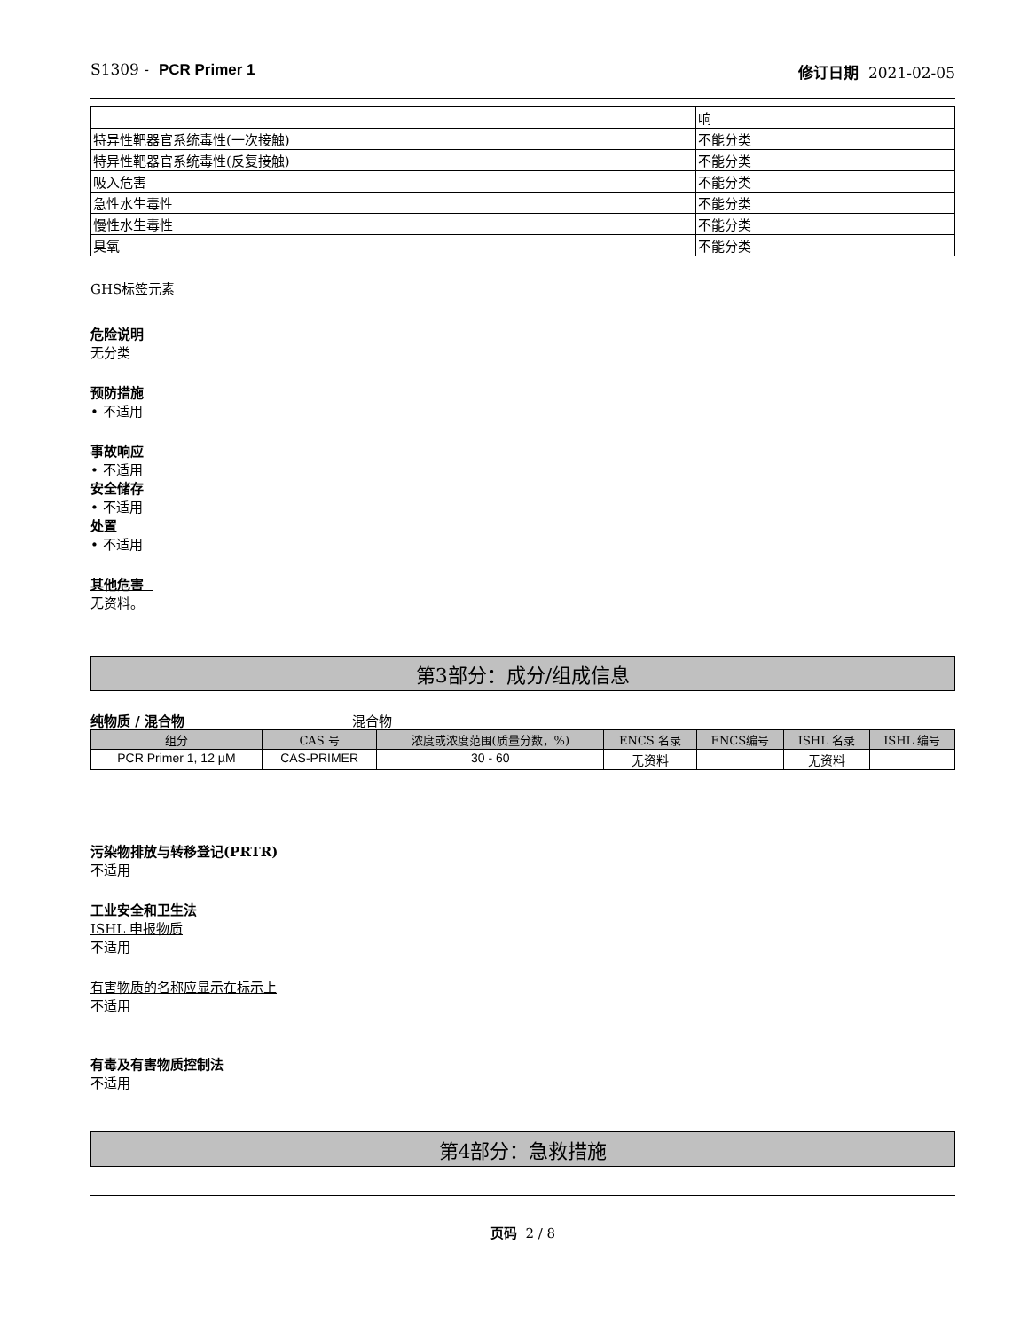S1309 - PCR Primer 1 修订日期 2021-02-05
| | 响 |
| 特异性靶器官系统毒性(一次接触) | 不能分类 |
| 特异性靶器官系统毒性(反复接触) | 不能分类 |
| 吸入危害 | 不能分类 |
| 急性水生毒性 | 不能分类 |
| 慢性水生毒性 | 不能分类 |
| 臭氧 | 不能分类 |
GHS标签元素
危险说明
无分类
预防措施
• 不适用
事故响应
• 不适用
安全储存
• 不适用
处置
• 不适用
其他危害
无资料。
第3部分：成分/组成信息
纯物质 / 混合物 混合物
| 组分 | CAS 号 | 浓度或浓度范围(质量分数，%) | ENCS 名录 | ENCS编号 | ISHL 名录 | ISHL 编号 |
| --- | --- | --- | --- | --- | --- | --- |
| PCR Primer 1, 12 µM | CAS-PRIMER | 30 - 60 | 无资料 | | 无资料 | |
污染物排放与转移登记(PRTR)
不适用
工业安全和卫生法
ISHL 申报物质
不适用
有害物质的名称应显示在标示上
不适用
有毒及有害物质控制法
不适用
第4部分：急救措施
页码 2 / 8